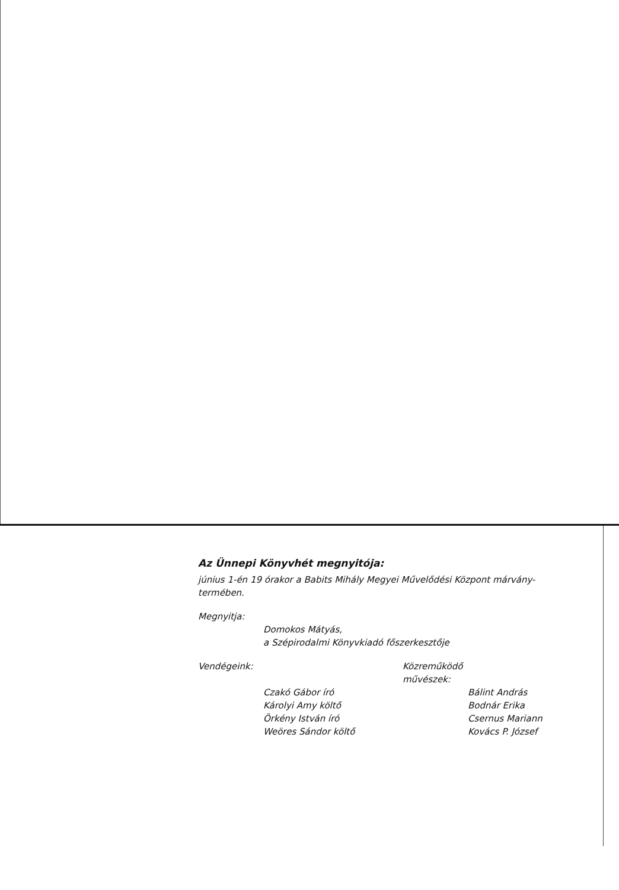Az Ünnepi Könyvhét megnyitója:
június 1-én 19 órakor a Babits Mihály Megyei Művelődési Központ márvány-termében.
Megnyitja:
Domokos Mátyás,
a Szépirodalmi Könyvkiadó főszerkesztője
Vendégeink:
Czakó Gábor író
Károlyi Amy költő
Örkény István író
Weöres Sándor költő
Közreműködő
művészek:
Bálint András
Bodnár Erika
Csernus Mariann
Kovács P. József